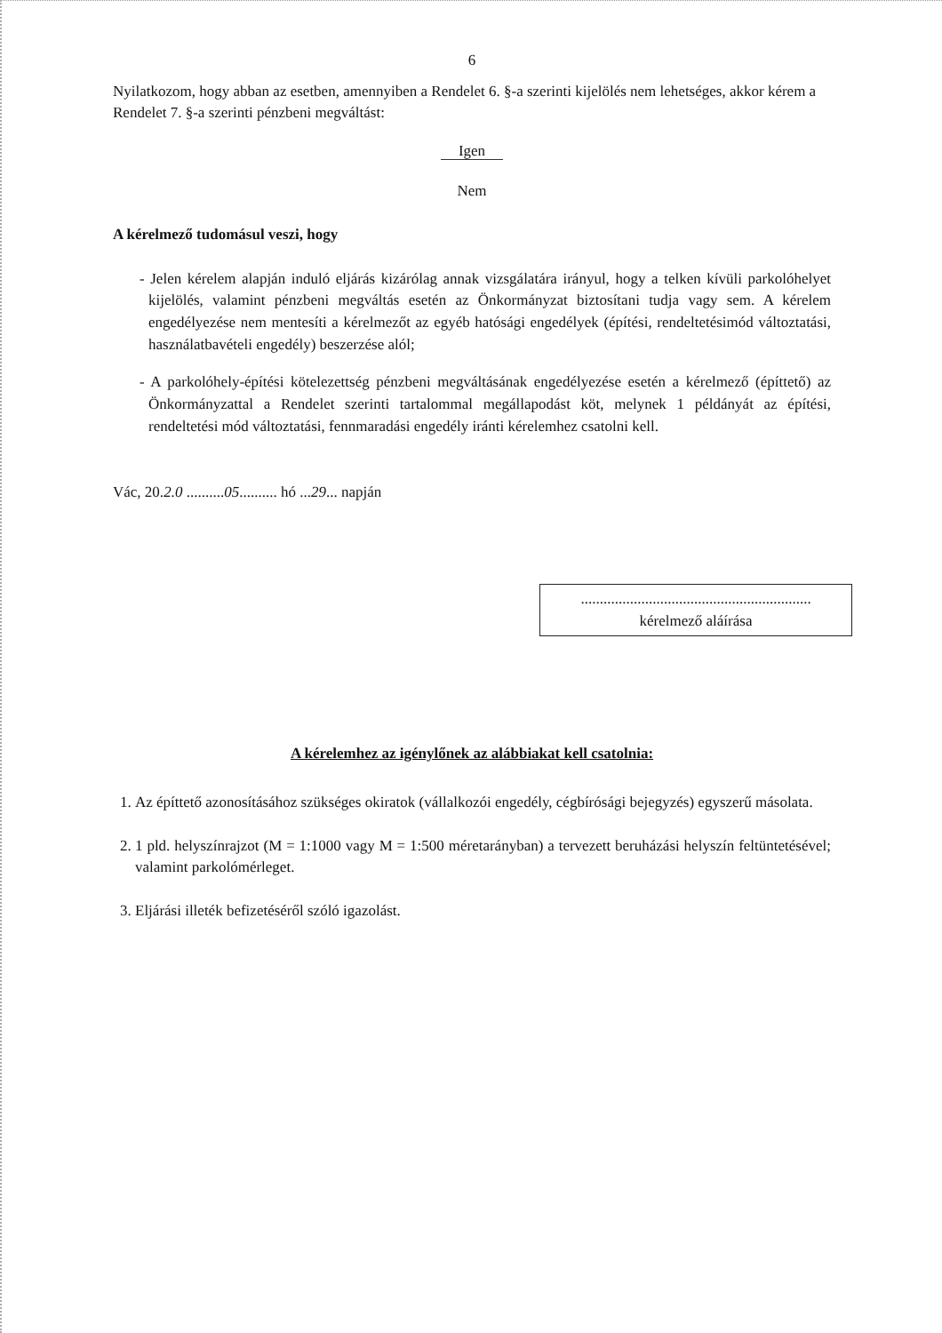6
Nyilatkozom, hogy abban az esetben, amennyiben a Rendelet 6. §-a szerinti kijelölés nem lehetséges, akkor kérem a Rendelet 7. §-a szerinti pénzbeni megváltást:
Igen
Nem
A kérelmező tudomásul veszi, hogy
- Jelen kérelem alapján induló eljárás kizárólag annak vizsgálatára irányul, hogy a telken kívüli parkolóhelyet kijelölés, valamint pénzbeni megváltás esetén az Önkormányzat biztosítani tudja vagy sem. A kérelem engedélyezése nem mentesíti a kérelmezőt az egyéb hatósági engedélyek (építési, rendeltetésimód változtatási, használatbavételi engedély) beszerzése alól;
- A parkolóhely-építési kötelezettség pénzbeni megváltásának engedélyezése esetén a kérelmező (építtető) az Önkormányzattal a Rendelet szerinti tartalommal megállapodást köt, melynek 1 példányát az építési, rendeltetési mód változtatási, fennmaradási engedély iránti kérelemhez csatolni kell.
Vác, 20.2.0 ..........05.......... hó ...29... napján
.............................................................
kérelmező aláírása
A kérelemhez az igénylőnek az alábbiakat kell csatolnia:
1. Az építtető azonosításához szükséges okiratok (vállalkozói engedély, cégbírósági bejegyzés) egyszerű másolata.
2. 1 pld. helyszínrajzot (M = 1:1000 vagy M = 1:500 méretarányban) a tervezett beruházási helyszín feltüntetésével; valamint parkolómérleget.
3. Eljárási illeték befizetéséről szóló igazolást.